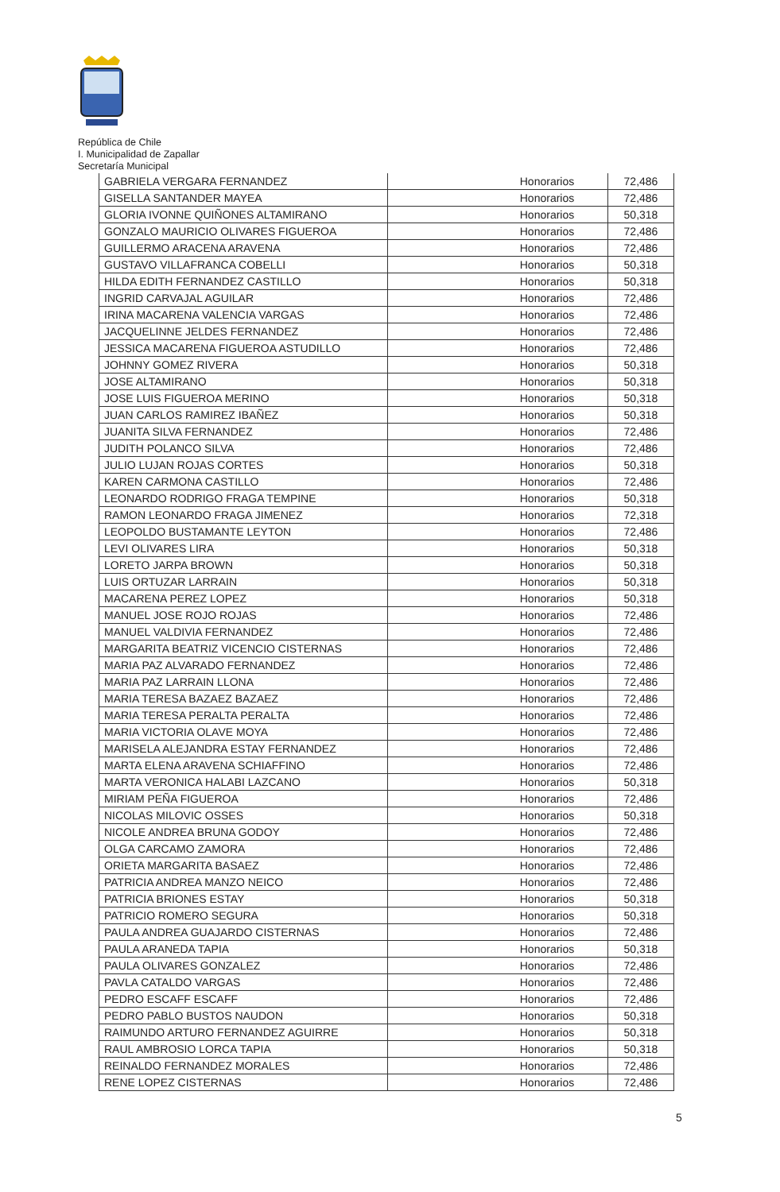República de Chile
I. Municipalidad de Zapallar
Secretaría Municipal
| GABRIELA VERGARA FERNANDEZ | Honorarios | 72,486 |
| GISELLA SANTANDER MAYEA | Honorarios | 72,486 |
| GLORIA IVONNE QUIÑONES ALTAMIRANO | Honorarios | 50,318 |
| GONZALO MAURICIO OLIVARES FIGUEROA | Honorarios | 72,486 |
| GUILLERMO ARACENA ARAVENA | Honorarios | 72,486 |
| GUSTAVO VILLAFRANCA COBELLI | Honorarios | 50,318 |
| HILDA EDITH FERNANDEZ CASTILLO | Honorarios | 50,318 |
| INGRID CARVAJAL AGUILAR | Honorarios | 72,486 |
| IRINA MACARENA VALENCIA VARGAS | Honorarios | 72,486 |
| JACQUELINNE JELDES FERNANDEZ | Honorarios | 72,486 |
| JESSICA MACARENA FIGUEROA ASTUDILLO | Honorarios | 72,486 |
| JOHNNY GOMEZ RIVERA | Honorarios | 50,318 |
| JOSE ALTAMIRANO | Honorarios | 50,318 |
| JOSE LUIS FIGUEROA MERINO | Honorarios | 50,318 |
| JUAN CARLOS RAMIREZ IBAÑEZ | Honorarios | 50,318 |
| JUANITA SILVA FERNANDEZ | Honorarios | 72,486 |
| JUDITH POLANCO SILVA | Honorarios | 72,486 |
| JULIO LUJAN ROJAS CORTES | Honorarios | 50,318 |
| KAREN CARMONA CASTILLO | Honorarios | 72,486 |
| LEONARDO RODRIGO FRAGA TEMPINE | Honorarios | 50,318 |
| RAMON LEONARDO FRAGA JIMENEZ | Honorarios | 72,318 |
| LEOPOLDO BUSTAMANTE LEYTON | Honorarios | 72,486 |
| LEVI OLIVARES LIRA | Honorarios | 50,318 |
| LORETO JARPA BROWN | Honorarios | 50,318 |
| LUIS ORTUZAR LARRAIN | Honorarios | 50,318 |
| MACARENA PEREZ LOPEZ | Honorarios | 50,318 |
| MANUEL JOSE ROJO ROJAS | Honorarios | 72,486 |
| MANUEL VALDIVIA FERNANDEZ | Honorarios | 72,486 |
| MARGARITA BEATRIZ VICENCIO CISTERNAS | Honorarios | 72,486 |
| MARIA PAZ ALVARADO FERNANDEZ | Honorarios | 72,486 |
| MARIA PAZ LARRAIN LLONA | Honorarios | 72,486 |
| MARIA TERESA BAZAEZ BAZAEZ | Honorarios | 72,486 |
| MARIA TERESA PERALTA PERALTA | Honorarios | 72,486 |
| MARIA VICTORIA OLAVE MOYA | Honorarios | 72,486 |
| MARISELA ALEJANDRA ESTAY FERNANDEZ | Honorarios | 72,486 |
| MARTA ELENA ARAVENA SCHIAFFINO | Honorarios | 72,486 |
| MARTA VERONICA HALABI LAZCANO | Honorarios | 50,318 |
| MIRIAM PEÑA FIGUEROA | Honorarios | 72,486 |
| NICOLAS MILOVIC OSSES | Honorarios | 50,318 |
| NICOLE ANDREA BRUNA GODOY | Honorarios | 72,486 |
| OLGA CARCAMO ZAMORA | Honorarios | 72,486 |
| ORIETA MARGARITA BASAEZ | Honorarios | 72,486 |
| PATRICIA ANDREA MANZO NEICO | Honorarios | 72,486 |
| PATRICIA BRIONES ESTAY | Honorarios | 50,318 |
| PATRICIO ROMERO SEGURA | Honorarios | 50,318 |
| PAULA ANDREA GUAJARDO CISTERNAS | Honorarios | 72,486 |
| PAULA ARANEDA TAPIA | Honorarios | 50,318 |
| PAULA OLIVARES GONZALEZ | Honorarios | 72,486 |
| PAVLA CATALDO VARGAS | Honorarios | 72,486 |
| PEDRO ESCAFF ESCAFF | Honorarios | 72,486 |
| PEDRO PABLO BUSTOS NAUDON | Honorarios | 50,318 |
| RAIMUNDO ARTURO FERNANDEZ AGUIRRE | Honorarios | 50,318 |
| RAUL AMBROSIO LORCA TAPIA | Honorarios | 50,318 |
| REINALDO FERNANDEZ MORALES | Honorarios | 72,486 |
| RENE LOPEZ CISTERNAS | Honorarios | 72,486 |
5